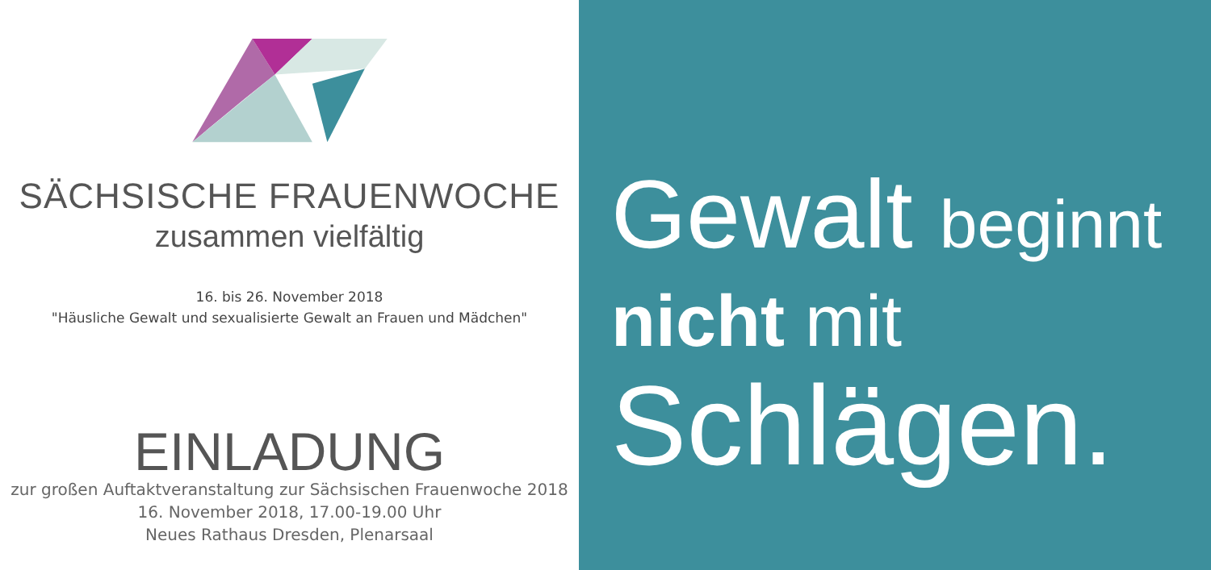SÄCHSISCHE FRAUENWOCHE
zusammen vielfältig
16. bis 26. November 2018
"Häusliche Gewalt und sexualisierte Gewalt an Frauen und Mädchen"
EINLADUNG
zur großen Auftaktveranstaltung zur Sächsischen Frauenwoche 2018
16. November 2018, 17.00-19.00 Uhr
Neues Rathaus Dresden, Plenarsaal
Gewalt beginnt
nicht mit
Schlägen.